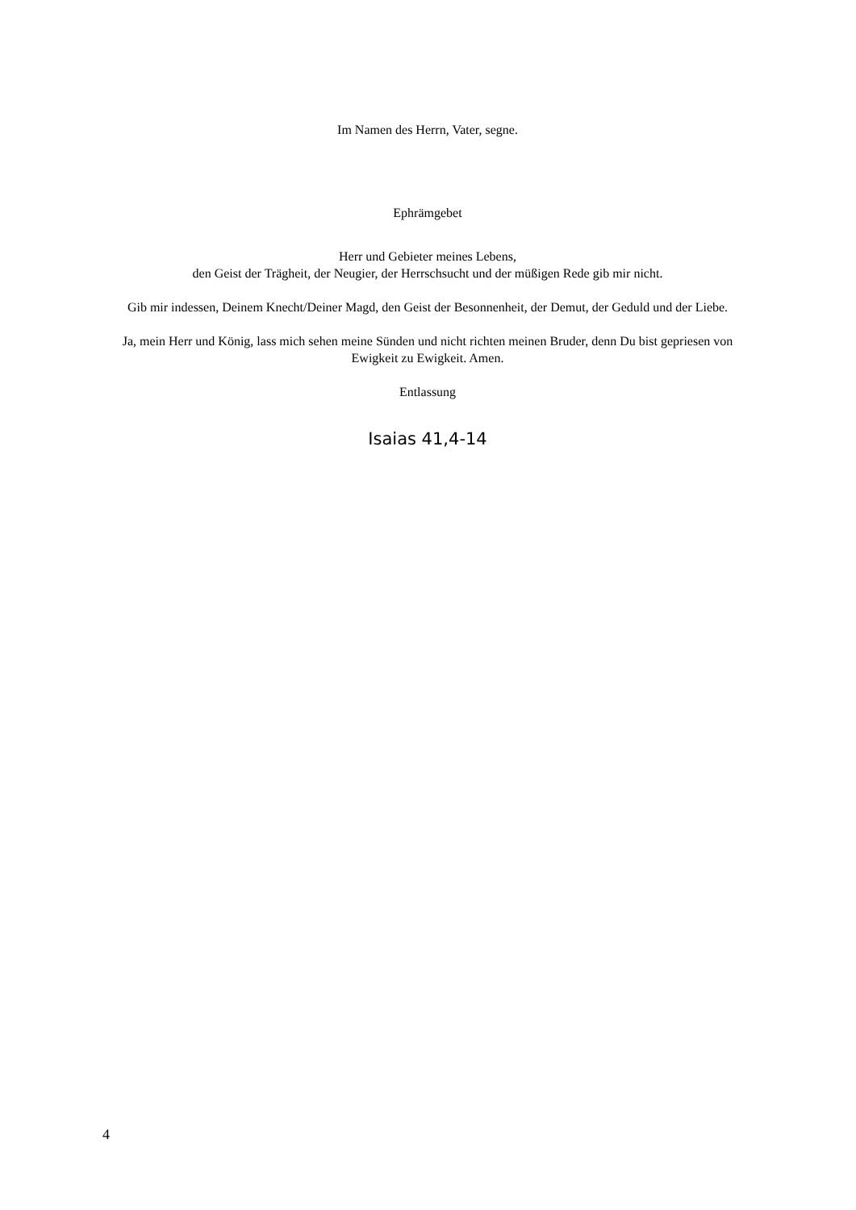Im Namen des Herrn, Vater, segne.
Ephrämgebet
Herr und Gebieter meines Lebens,
den Geist der Trägheit, der Neugier, der Herrschsucht und der müßigen Rede gib mir nicht.
Gib mir indessen, Deinem Knecht/Deiner Magd, den Geist der Besonnenheit, der Demut, der Geduld und der Liebe.
Ja, mein Herr und König, lass mich sehen meine Sünden und nicht richten meinen Bruder, denn Du bist gepriesen von Ewigkeit zu Ewigkeit. Amen.
Entlassung
Isaias 41,4-14
4